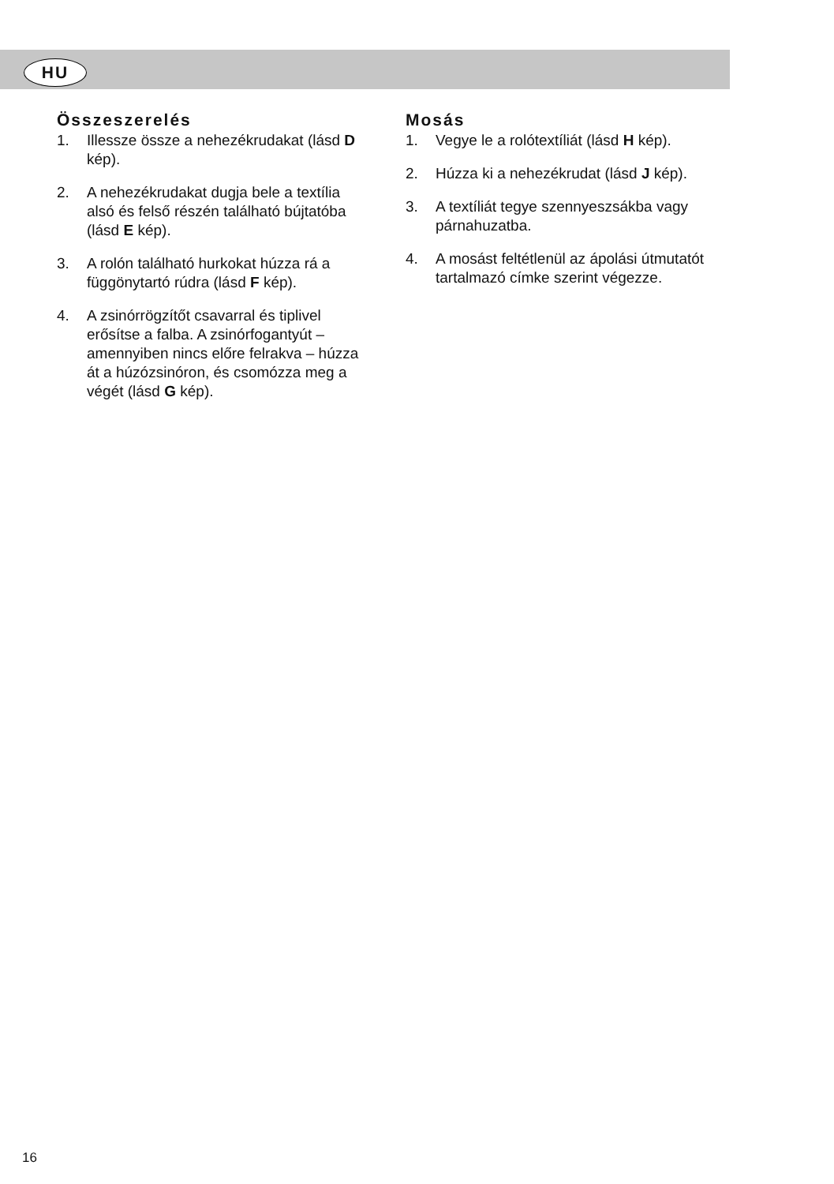HU
Összeszerelés
1. Illessze össze a nehezékrudakat (lásd D kép).
2. A nehezékrudakat dugja bele a textília alsó és felső részén található bújtatóba (lásd E kép).
3. A rolón található hurkokat húzza rá a függönytartó rúdra (lásd F kép).
4. A zsinórrögzítőt csavarral és tiplivel erősítse a falba. A zsinórfogantyút – amennyiben nincs előre felrakva – húzza át a húzózsinóron, és csomózza meg a végét (lásd G kép).
Mosás
1. Vegye le a rolótextíliát (lásd H kép).
2. Húzza ki a nehezékrudat (lásd J kép).
3. A textíliát tegye szennyeszsákba vagy párnahuzatba.
4. A mosást feltétlenül az ápolási útmutatót tartalmazó címke szerint végezze.
16